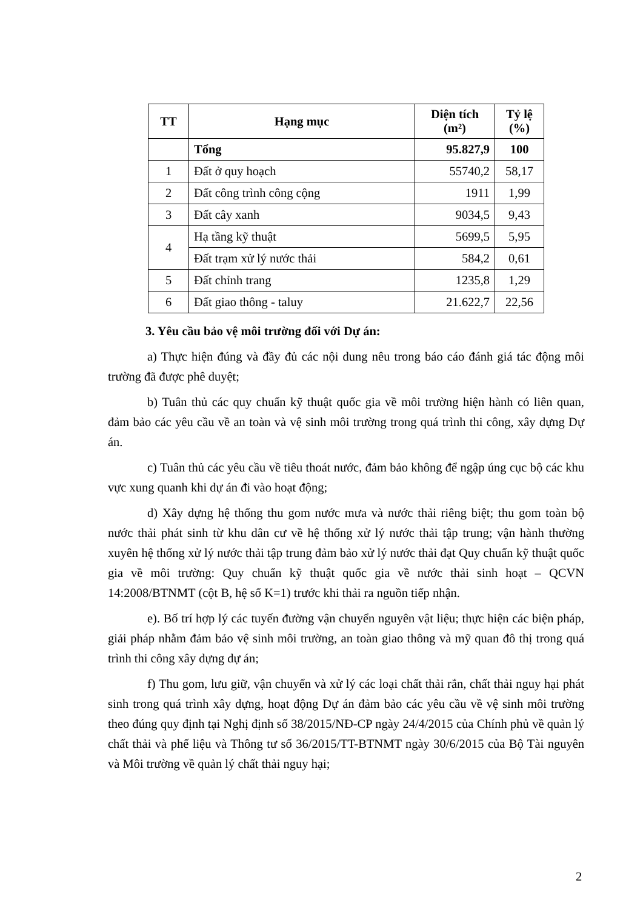| TT | Hạng mục | Diện tích (m²) | Tỷ lệ (%) |
| --- | --- | --- | --- |
| | Tổng | 95.827,9 | 100 |
| 1 | Đất ở quy hoạch | 55740,2 | 58,17 |
| 2 | Đất công trình công cộng | 1911 | 1,99 |
| 3 | Đất cây xanh | 9034,5 | 9,43 |
| 4 | Hạ tầng kỹ thuật | 5699,5 | 5,95 |
| | Đất trạm xử lý nước thải | 584,2 | 0,61 |
| 5 | Đất chỉnh trang | 1235,8 | 1,29 |
| 6 | Đất giao thông - taluy | 21.622,7 | 22,56 |
3. Yêu cầu bảo vệ môi trường đối với Dự án:
a) Thực hiện đúng và đầy đủ các nội dung nêu trong báo cáo đánh giá tác động môi trường đã được phê duyệt;
b) Tuân thủ các quy chuẩn kỹ thuật quốc gia về môi trường hiện hành có liên quan, đảm bảo các yêu cầu về an toàn và vệ sinh môi trường trong quá trình thi công, xây dựng Dự án.
c) Tuân thủ các yêu cầu về tiêu thoát nước, đảm bảo không để ngập úng cục bộ các khu vực xung quanh khi dự án đi vào hoạt động;
d) Xây dựng hệ thống thu gom nước mưa và nước thải riêng biệt; thu gom toàn bộ nước thải phát sinh từ khu dân cư về hệ thống xử lý nước thải tập trung; vận hành thường xuyên hệ thống xử lý nước thải tập trung đảm bảo xử lý nước thải đạt Quy chuẩn kỹ thuật quốc gia về môi trường: Quy chuẩn kỹ thuật quốc gia về nước thải sinh hoạt – QCVN 14:2008/BTNMT (cột B, hệ số K=1) trước khi thải ra nguồn tiếp nhận.
e). Bố trí hợp lý các tuyến đường vận chuyển nguyên vật liệu; thực hiện các biện pháp, giải pháp nhằm đảm bảo vệ sinh môi trường, an toàn giao thông và mỹ quan đô thị trong quá trình thi công xây dựng dự án;
f) Thu gom, lưu giữ, vận chuyển và xử lý các loại chất thải rắn, chất thải nguy hại phát sinh trong quá trình xây dựng, hoạt động Dự án đảm bảo các yêu cầu về vệ sinh môi trường theo đúng quy định tại Nghị định số 38/2015/NĐ-CP ngày 24/4/2015 của Chính phủ về quản lý chất thải và phế liệu và Thông tư số 36/2015/TT-BTNMT ngày 30/6/2015 của Bộ Tài nguyên và Môi trường về quản lý chất thải nguy hại;
2